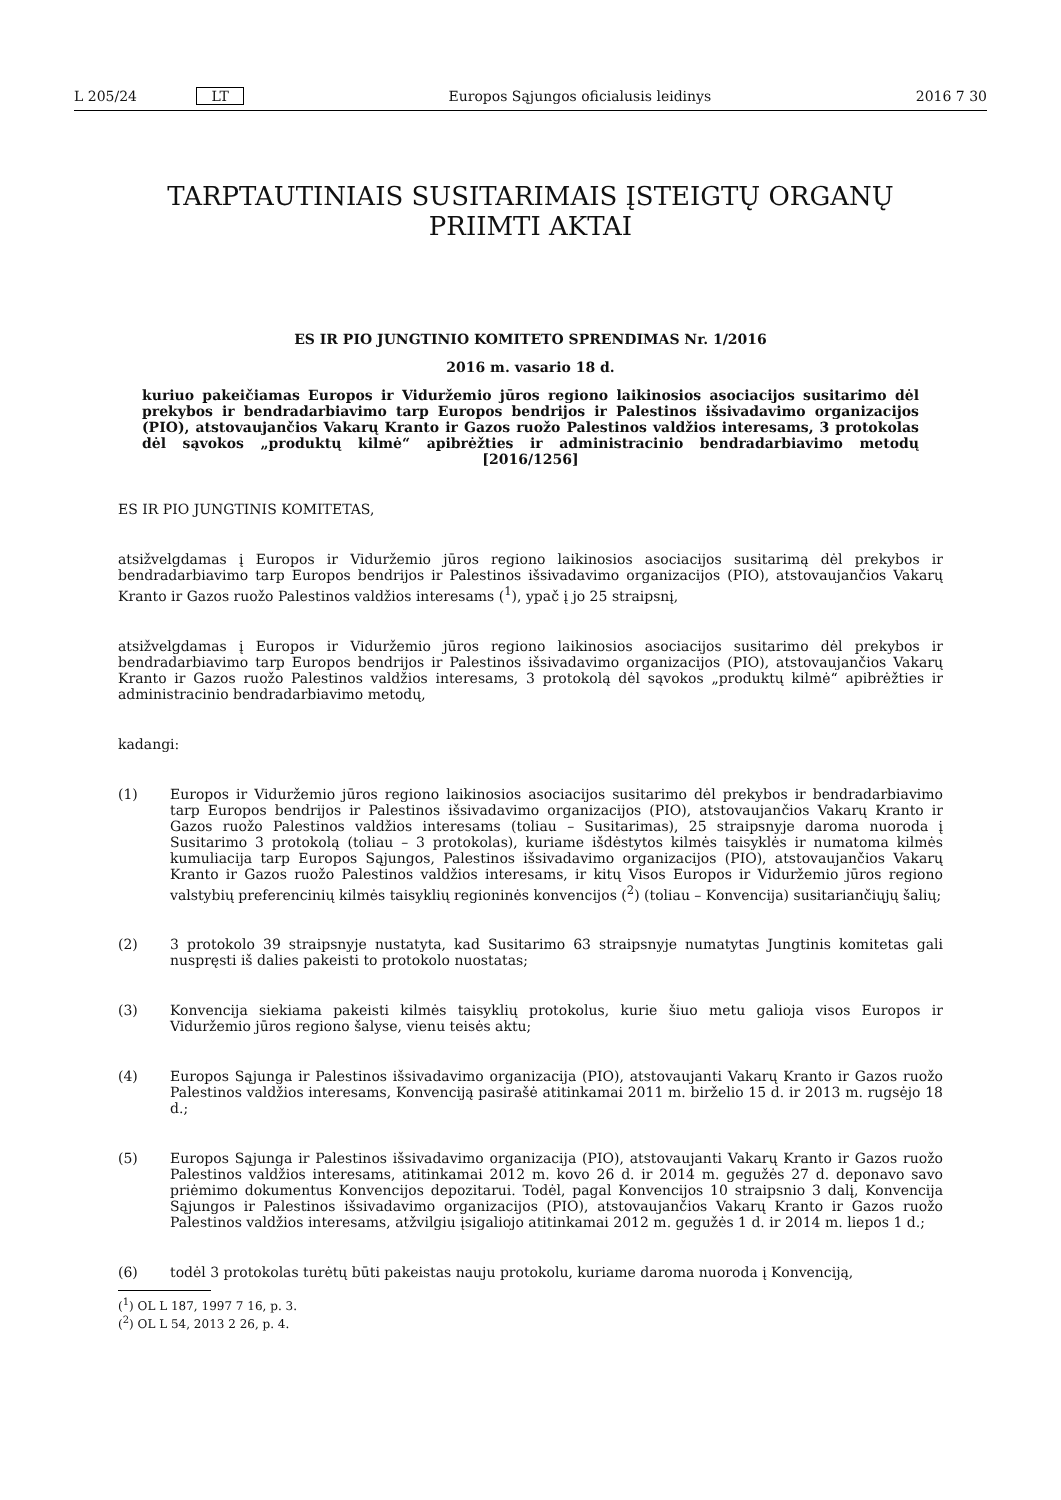L 205/24 LT Europos Sąjungos oficialusis leidinys 2016 7 30
TARPTAUTINIAIS SUSITARIMAIS ĮSTEIGTŲ ORGANŲ
PRIIMTI AKTAI
ES IR PIO JUNGTINIO KOMITETO SPRENDIMAS Nr. 1/2016
2016 m. vasario 18 d.
kuriuo pakeičiamas Europos ir Viduržemio jūros regiono laikinosios asociacijos susitarimo dėl prekybos ir bendradarbiavimo tarp Europos bendrijos ir Palestinos išsivadavimo organizacijos (PIO), atstovaujančios Vakarų Kranto ir Gazos ruožo Palestinos valdžios interesams, 3 protokolas dėl sąvokos „produktų kilmė“ apibrėžties ir administracinio bendradarbiavimo metodų [2016/1256]
ES IR PIO JUNGTINIS KOMITETAS,
atsižvelgdamas į Europos ir Viduržemio jūros regiono laikinosios asociacijos susitarimą dėl prekybos ir bendradarbiavimo tarp Europos bendrijos ir Palestinos išsivadavimo organizacijos (PIO), atstovaujančios Vakarų Kranto ir Gazos ruožo Palestinos valdžios interesams (<sup>1</sup>), ypač į jo 25 straipsnį,
atsižvelgdamas į Europos ir Viduržemio jūros regiono laikinosios asociacijos susitarimo dėl prekybos ir bendradarbiavimo tarp Europos bendrijos ir Palestinos išsivadavimo organizacijos (PIO), atstovaujančios Vakarų Kranto ir Gazos ruožo Palestinos valdžios interesams, 3 protokolą dėl sąvokos „produktų kilmė“ apibrėžties ir administracinio bendradarbiavimo metodų,
kadangi:
(1) Europos ir Viduržemio jūros regiono laikinosios asociacijos susitarimo dėl prekybos ir bendradarbiavimo tarp Europos bendrijos ir Palestinos išsivadavimo organizacijos (PIO), atstovaujančios Vakarų Kranto ir Gazos ruožo Palestinos valdžios interesams (toliau – Susitarimas), 25 straipsnyje daroma nuoroda į Susitarimo 3 protokolą (toliau – 3 protokolas), kuriame išdėstytos kilmės taisyklės ir numatoma kilmės kumuliacija tarp Europos Sąjungos, Palestinos išsivadavimo organizacijos (PIO), atstovaujančios Vakarų Kranto ir Gazos ruožo Palestinos valdžios interesams, ir kitų Visos Europos ir Viduržemio jūros regiono valstybių preferencinių kilmės taisyklių regioninės konvencijos (<sup>2</sup>) (toliau – Konvencija) susitariančiųjų šalių;
(2) 3 protokolo 39 straipsnyje nustatyta, kad Susitarimo 63 straipsnyje numatytas Jungtinis komitetas gali nuspręsti iš dalies pakeisti to protokolo nuostatas;
(3) Konvencija siekiama pakeisti kilmės taisyklių protokolus, kurie šiuo metu galioja visos Europos ir Viduržemio jūros regiono šalyse, vienu teisės aktu;
(4) Europos Sąjunga ir Palestinos išsivadavimo organizacija (PIO), atstovaujanti Vakarų Kranto ir Gazos ruožo Palestinos valdžios interesams, Konvenciją pasirašė atitinkamai 2011 m. birželio 15 d. ir 2013 m. rugsėjo 18 d.;
(5) Europos Sąjunga ir Palestinos išsivadavimo organizacija (PIO), atstovaujanti Vakarų Kranto ir Gazos ruožo Palestinos valdžios interesams, atitinkamai 2012 m. kovo 26 d. ir 2014 m. gegužės 27 d. deponavo savo priėmimo dokumentus Konvencijos depozitarui. Todėl, pagal Konvencijos 10 straipsnio 3 dalį, Konvencija Sąjungos ir Palestinos išsivadavimo organizacijos (PIO), atstovaujančios Vakarų Kranto ir Gazos ruožo Palestinos valdžios interesams, atžvilgiu įsigaliojo atitinkamai 2012 m. gegužės 1 d. ir 2014 m. liepos 1 d.;
(6) todėl 3 protokolas turėtų būti pakeistas nauju protokolu, kuriame daroma nuoroda į Konvenciją,
(<sup>1</sup>) OL L 187, 1997 7 16, p. 3.
(<sup>2</sup>) OL L 54, 2013 2 26, p. 4.